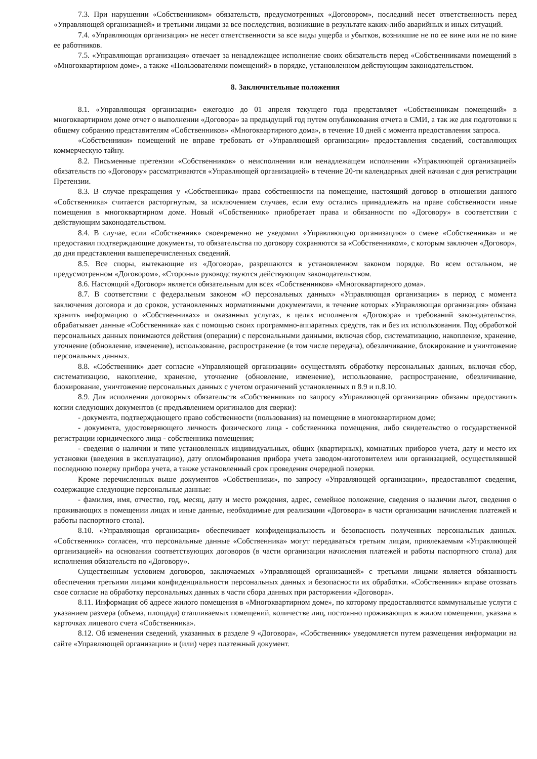7.3. При нарушении «Собственником» обязательств, предусмотренных «Договором», последний несет ответственность перед «Управляющей организацией» и третьими лицами за все последствия, возникшие в результате каких-либо аварийных и иных ситуаций.
7.4. «Управляющая организация» не несет ответственности за все виды ущерба и убытков, возникшие не по ее вине или не по вине ее работников.
7.5. «Управляющая организация» отвечает за ненадлежащее исполнение своих обязательств перед «Собственниками помещений в «Многоквартирном доме», а также «Пользователями помещений» в порядке, установленном действующим законодательством.
8. Заключительные положения
8.1. «Управляющая организация» ежегодно до 01 апреля текущего года представляет «Собственникам помещений» в многоквартирном доме отчет о выполнении «Договора» за предыдущий год путем опубликования отчета в СМИ, а так же для подготовки к общему собранию представителям «Собственников» «Многоквартирного дома», в течение 10 дней с момента предоставления запроса.
«Собственники» помещений не вправе требовать от «Управляющей организации» предоставления сведений, составляющих коммерческую тайну.
8.2. Письменные претензии «Собственников» о неисполнении или ненадлежащем исполнении «Управляющей организацией» обязательств по «Договору» рассматриваются «Управляющей организацией» в течение 20-ти календарных дней начиная с дня регистрации Претензии.
8.3. В случае прекращения у «Собственника» права собственности на помещение, настоящий договор в отношении данного «Собственника» считается расторгнутым, за исключением случаев, если ему остались принадлежать на праве собственности иные помещения в многоквартирном доме. Новый «Собственник» приобретает права и обязанности по «Договору» в соответствии с действующим законодательством.
8.4. В случае, если «Собственник» своевременно не уведомил «Управляющую организацию» о смене «Собственника» и не предоставил подтверждающие документы, то обязательства по договору сохраняются за «Собственником», с которым заключен «Договор», до дня представления вышеперечисленных сведений.
8.5. Все споры, вытекающие из «Договора», разрешаются в установленном законом порядке. Во всем остальном, не предусмотренном «Договором», «Стороны» руководствуются действующим законодательством.
8.6. Настоящий «Договор» является обязательным для всех «Собственников» «Многоквартирного дома».
8.7. В соответствии с федеральным законом «О персональных данных» «Управляющая организация» в период с момента заключения договора и до сроков, установленных нормативными документами, в течение которых «Управляющая организация» обязана хранить информацию о «Собственниках» и оказанных услугах, в целях исполнения «Договора» и требований законодательства, обрабатывает данные «Собственника» как с помощью своих программно-аппаратных средств, так и без их использования. Под обработкой персональных данных понимаются действия (операции) с персональными данными, включая сбор, систематизацию, накопление, хранение, уточнение (обновление, изменение), использование, распространение (в том числе передача), обезличивание, блокирование и уничтожение персональных данных.
8.8. «Собственник» дает согласие «Управляющей организации» осуществлять обработку персональных данных, включая сбор, систематизацию, накопление, хранение, уточнение (обновление, изменение), использование, распространение, обезличивание, блокирование, уничтожение персональных данных с учетом ограничений установленных п 8.9 и п.8.10.
8.9. Для исполнения договорных обязательств «Собственники» по запросу «Управляющей организации» обязаны предоставить копии следующих документов (с предъявлением оригиналов для сверки):
- документа, подтверждающего право собственности (пользования) на помещение в многоквартирном доме;
- документа, удостоверяющего личность физического лица - собственника помещения, либо свидетельство о государственной регистрации юридического лица - собственника помещения;
- сведения о наличии и типе установленных индивидуальных, общих (квартирных), комнатных приборов учета, дату и место их установки (введения в эксплуатацию), дату опломбирования прибора учета заводом-изготовителем или организацией, осуществлявшей последнюю поверку прибора учета, а также установленный срок проведения очередной поверки.
Кроме перечисленных выше документов «Собственники», по запросу «Управляющей организации», предоставляют сведения, содержащие следующие персональные данные:
- фамилия, имя, отчество, год, месяц, дату и место рождения, адрес, семейное положение, сведения о наличии льгот, сведения о проживающих в помещении лицах и иные данные, необходимые для реализации «Договора» в части организации начисления платежей и работы паспортного стола).
8.10. «Управляющая организация» обеспечивает конфиденциальность и безопасность полученных персональных данных. «Собственник» согласен, что персональные данные «Собственника» могут передаваться третьим лицам, привлекаемым «Управляющей организацией» на основании соответствующих договоров (в части организации начисления платежей и работы паспортного стола) для исполнения обязательств по «Договору».
Существенным условием договоров, заключаемых «Управляющей организацией» с третьими лицами является обязанность обеспечения третьими лицами конфиденциальности персональных данных и безопасности их обработки. «Собственник» вправе отозвать свое согласие на обработку персональных данных в части сбора данных при расторжении «Договора».
8.11. Информация об адресе жилого помещения в «Многоквартирном доме», по которому предоставляются коммунальные услуги с указанием размера (объема, площади) отапливаемых помещений, количестве лиц, постоянно проживающих в жилом помещении, указана в карточках лицевого счета «Собственника».
8.12. Об изменении сведений, указанных в разделе 9 «Договора», «Собственник» уведомляется путем размещения информации на сайте «Управляющей организации» и (или) через платежный документ.